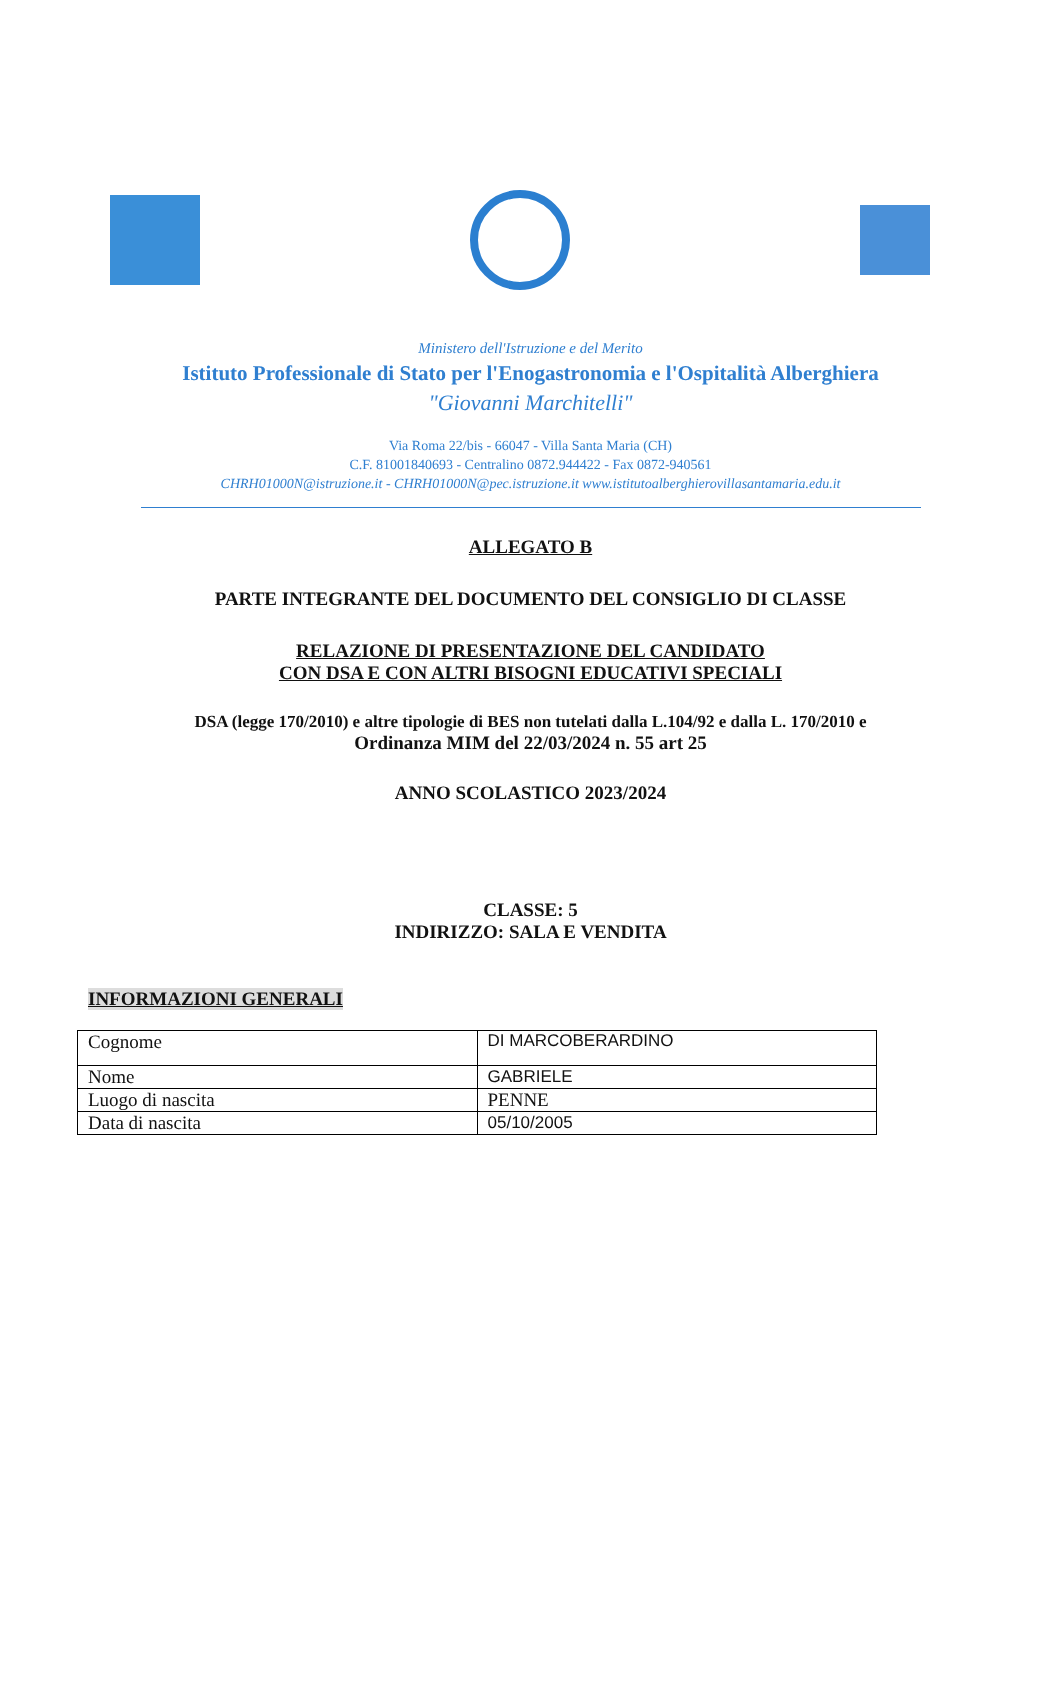Ministero dell'Istruzione e del Merito
Istituto Professionale di Stato per l'Enogastronomia e l'Ospitalità Alberghiera
"Giovanni Marchitelli"
Via Roma 22/bis - 66047 - Villa Santa Maria (CH)
C.F. 81001840693 - Centralino 0872.944422 - Fax 0872-940561
CHRH01000N@istruzione.it - CHRH01000N@pec.istruzione.it www.istitutoalberghierovillasantamaria.edu.it
ALLEGATO B
PARTE INTEGRANTE DEL DOCUMENTO DEL CONSIGLIO DI CLASSE
RELAZIONE DI PRESENTAZIONE DEL CANDIDATO
CON DSA E CON ALTRI BISOGNI EDUCATIVI SPECIALI
DSA (legge 170/2010) e altre tipologie di BES non tutelati dalla L.104/92 e dalla L. 170/2010 e
Ordinanza MIM del 22/03/2024 n. 55 art 25
ANNO SCOLASTICO 2023/2024
CLASSE: 5
INDIRIZZO: SALA E VENDITA
INFORMAZIONI GENERALI
| Cognome | DI MARCOBERARDINO |
| Nome | GABRIELE |
| Luogo di nascita | PENNE |
| Data di nascita | 05/10/2005 |